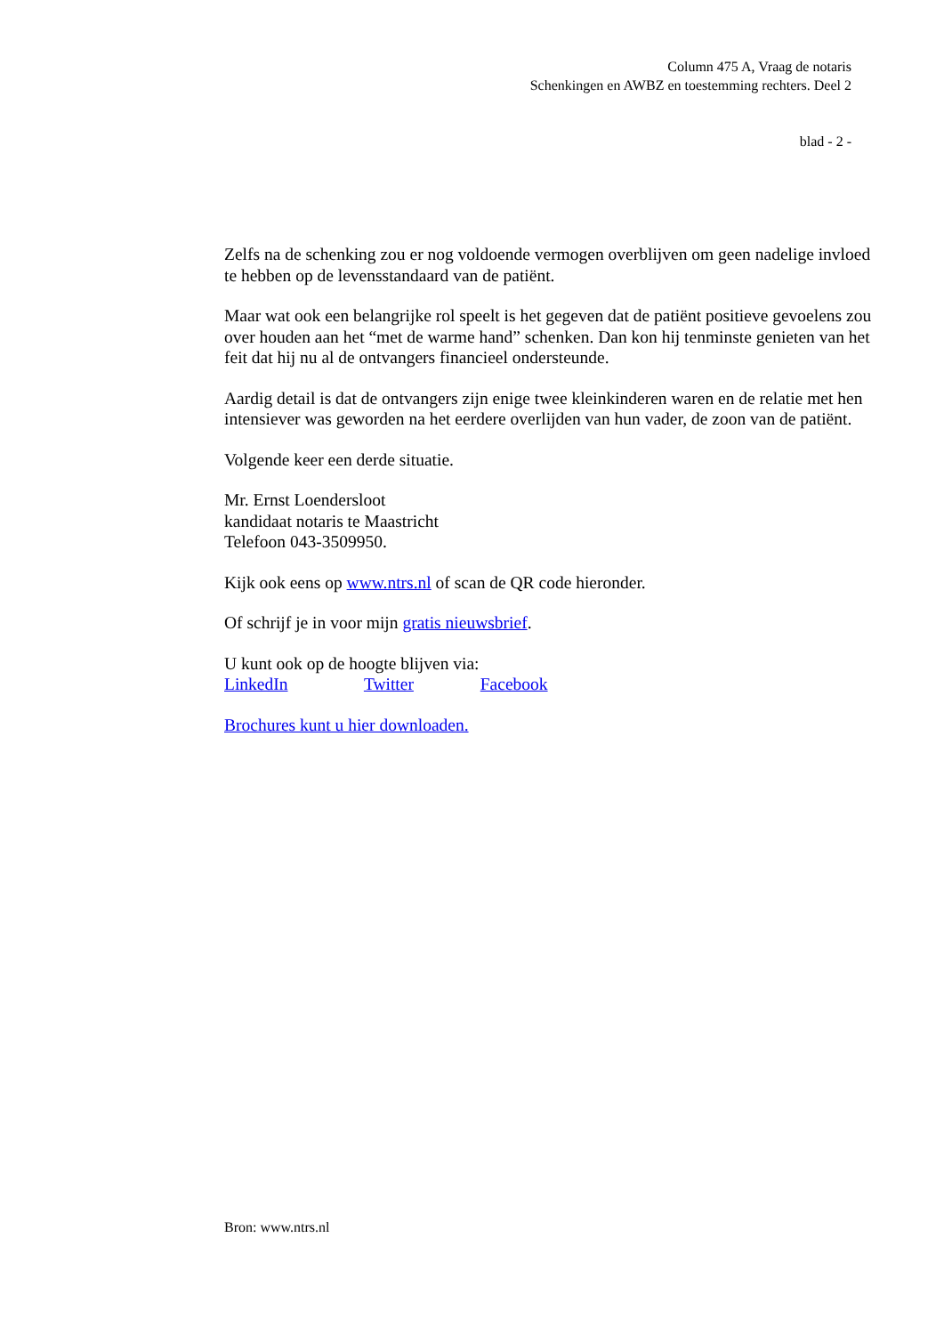Column 475 A, Vraag de notaris
Schenkingen en AWBZ en toestemming rechters. Deel 2
blad - 2 -
Zelfs na de schenking zou er nog voldoende vermogen overblijven om geen nadelige invloed te hebben op de levensstandaard van de patiënt.
Maar wat ook een belangrijke rol speelt is het gegeven dat de patiënt positieve gevoelens zou over houden aan het “met de warme hand” schenken. Dan kon hij tenminste genieten van het feit dat hij nu al de ontvangers financieel ondersteunde.
Aardig detail is dat de ontvangers zijn enige twee kleinkinderen waren en de relatie met hen intensiever was geworden na het eerdere overlijden van hun vader, de zoon van de patiënt.
Volgende keer een derde situatie.
Mr. Ernst Loendersloot
kandidaat notaris te Maastricht
Telefoon 043-3509950.
Kijk ook eens op www.ntrs.nl of scan de QR code hieronder.
Of schrijf je in voor mijn gratis nieuwsbrief.
U kunt ook op de hoogte blijven via:
LinkedIn Twitter Facebook
Brochures kunt u hier downloaden.
Bron: www.ntrs.nl